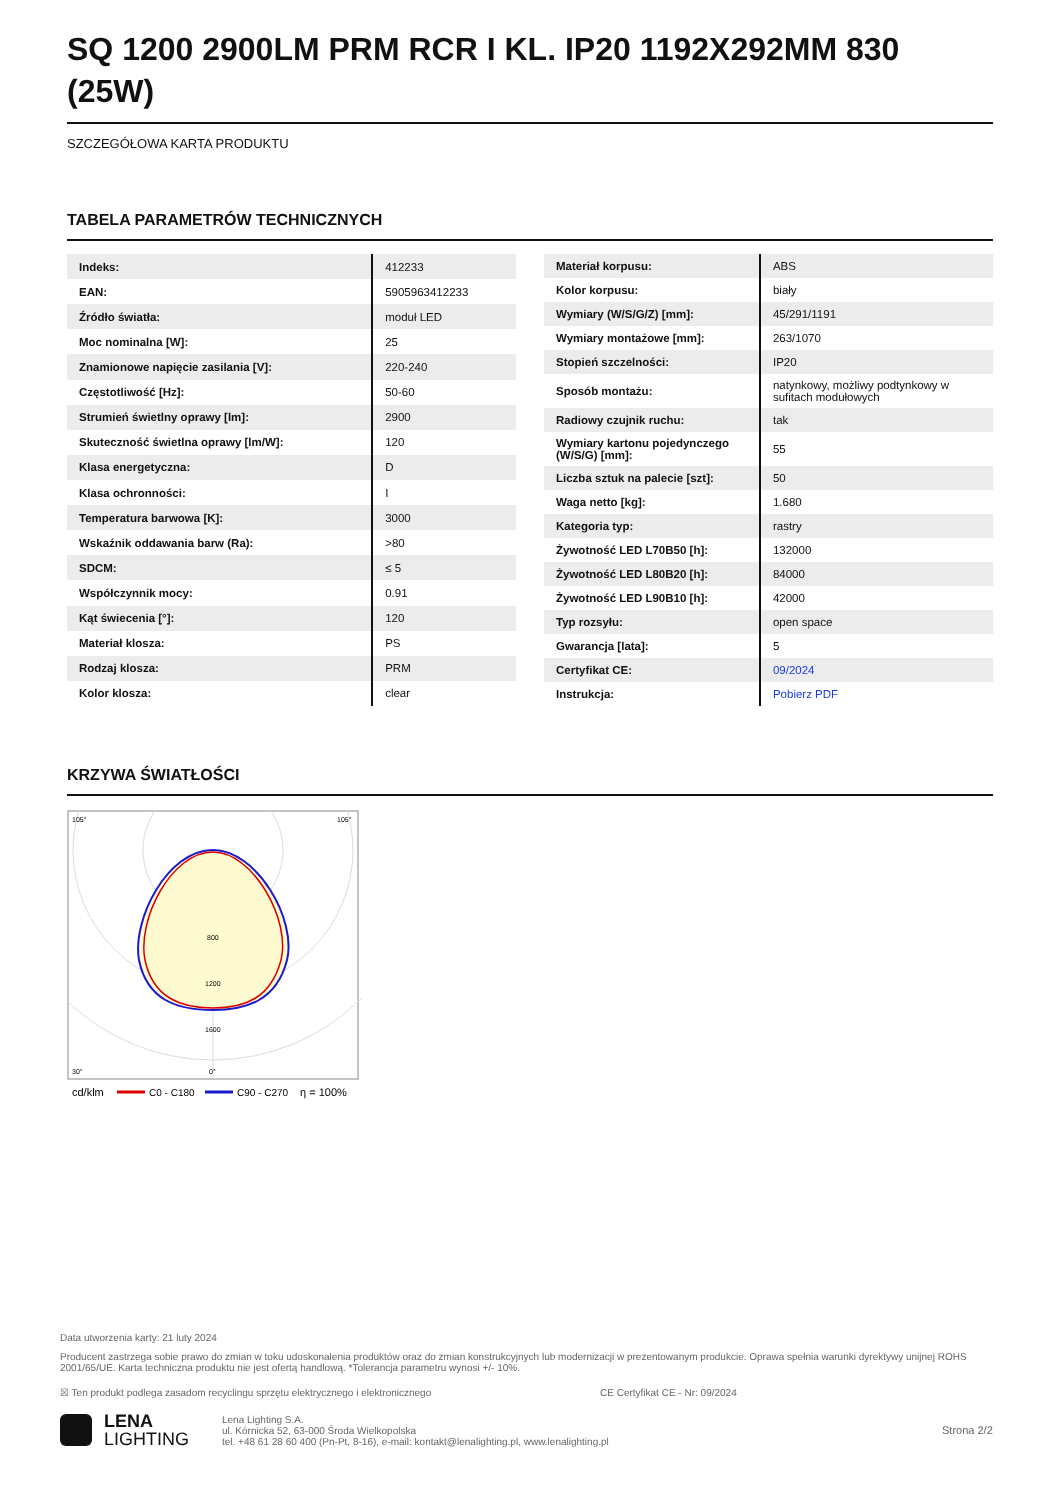SQ 1200 2900LM PRM RCR I KL. IP20 1192X292MM 830 (25W)
SZCZEGÓŁOWA KARTA PRODUKTU
TABELA PARAMETRÓW TECHNICZNYCH
| Indeks: | 412233 |
| EAN: | 5905963412233 |
| Źródło światła: | moduł LED |
| Moc nominalna [W]: | 25 |
| Znamionowe napięcie zasilania [V]: | 220-240 |
| Częstotliwość [Hz]: | 50-60 |
| Strumień świetlny oprawy [lm]: | 2900 |
| Skuteczność świetlna oprawy [lm/W]: | 120 |
| Klasa energetyczna: | D |
| Klasa ochronności: | I |
| Temperatura barwowa [K]: | 3000 |
| Wskaźnik oddawania barw (Ra): | >80 |
| SDCM: | ≤ 5 |
| Współczynnik mocy: | 0.91 |
| Kąt świecenia [°]: | 120 |
| Materiał klosza: | PS |
| Rodzaj klosza: | PRM |
| Kolor klosza: | clear |
| Materiał korpusu: | ABS |
| Kolor korpusu: | biały |
| Wymiary (W/S/G/Z) [mm]: | 45/291/1191 |
| Wymiary montażowe [mm]: | 263/1070 |
| Stopień szczelności: | IP20 |
| Sposób montażu: | natynkowy, możliwy podtynkowy w sufitach modułowych |
| Radiowy czujnik ruchu: | tak |
| Wymiary kartonu pojedynczego (W/S/G) [mm]: | 55 |
| Liczba sztuk na palecie [szt]: | 50 |
| Waga netto [kg]: | 1.680 |
| Kategoria typ: | rastry |
| Żywotność LED L70B50 [h]: | 132000 |
| Żywotność LED L80B20 [h]: | 84000 |
| Żywotność LED L90B10 [h]: | 42000 |
| Typ rozsyłu: | open space |
| Gwarancja [lata]: | 5 |
| Certyfikat CE: | 09/2024 |
| Instrukcja: | Pobierz PDF |
KRZYWA ŚWIATŁOŚCI
800
1200
1600
105°
105°
30°
0°
cd/klm
C0 - C180
C90 - C270
η = 100%
Data utworzenia karty: 21 luty 2024
Producent zastrzega sobie prawo do zmian w toku udoskonalenia produktów oraz do zmian konstrukcyjnych lub modernizacji w prezentowanym produkcie. Oprawa spełnia warunki dyrektywy unijnej ROHS 2001/65/UE. Karta techniczna produktu nie jest ofertą handlową. *Tolerancja parametru wynosi +/- 10%.
☒ Ten produkt podlega zasadom recyclingu sprzętu elektrycznego i elektronicznego CE Certyfikat CE - Nr: 09/2024
LENA
LIGHTING
Lena Lighting S.A.
ul. Kórnicka 52, 63-000 Środa Wielkopolska
tel. +48 61 28 60 400 (Pn-Pt, 8-16), e-mail: kontakt@lenalighting.pl, www.lenalighting.pl
Strona 2/2